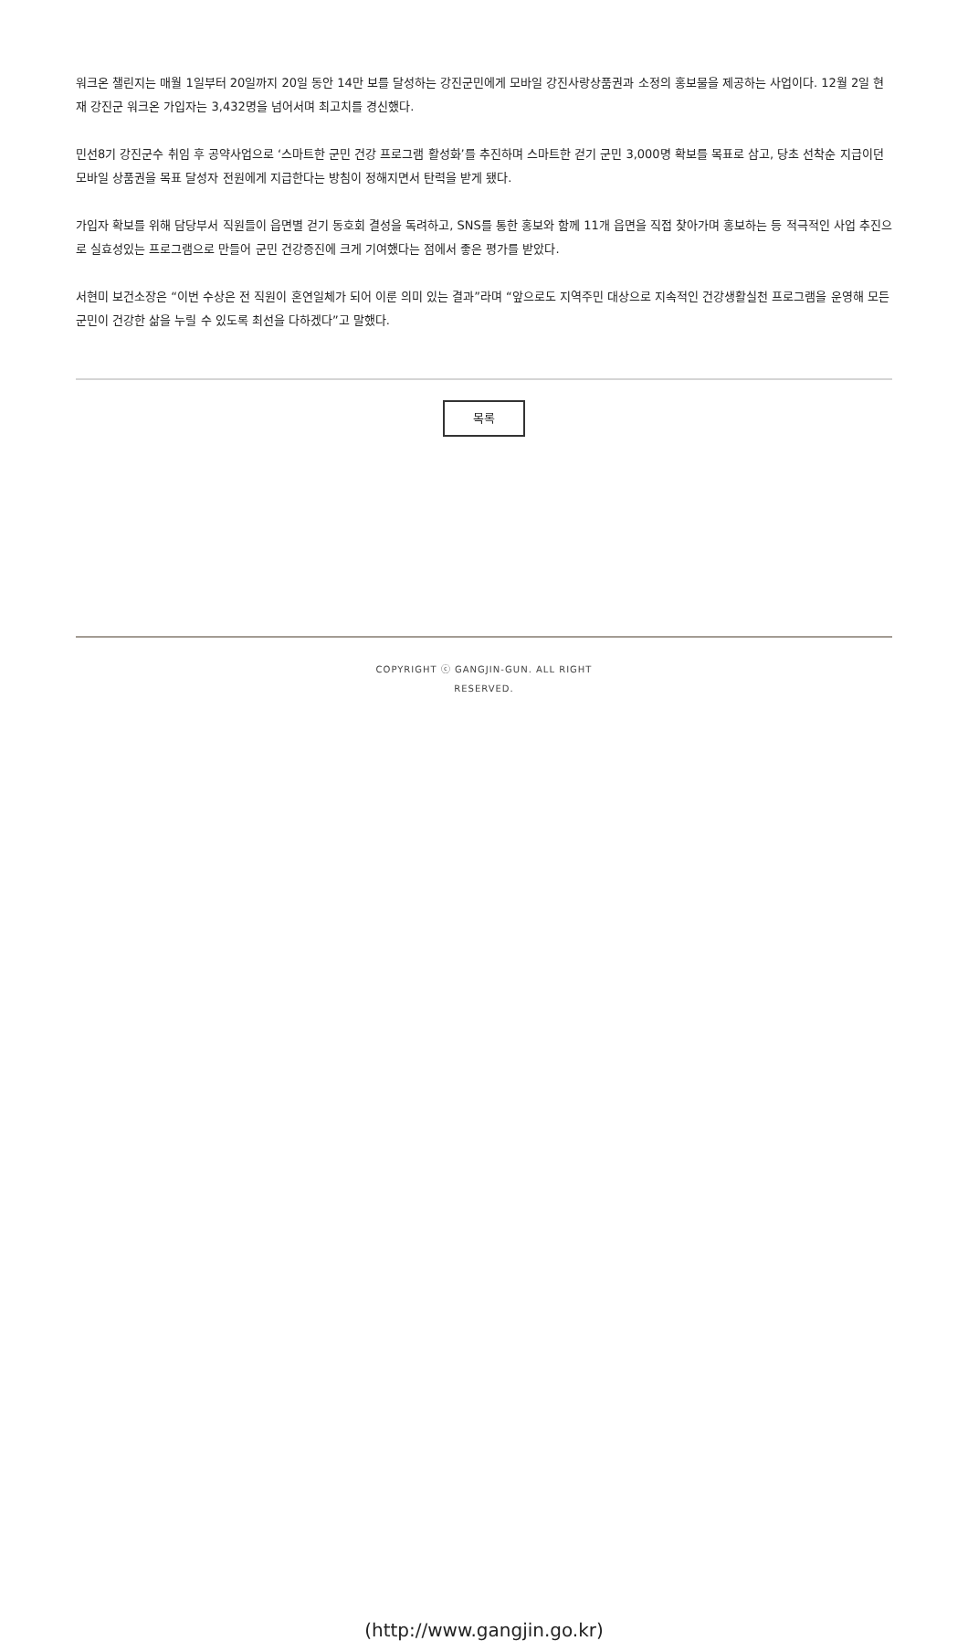워크온 챌린지는 매월 1일부터 20일까지 20일 동안 14만 보를 달성하는 강진군민에게 모바일 강진사랑상품권과 소정의 홍보물을 제공하는 사업이다. 12월 2일 현재 강진군 워크온 가입자는 3,432명을 넘어서며 최고치를 경신했다.
민선8기 강진군수 취임 후 공약사업으로 ‘스마트한 군민 건강 프로그램 활성화’를 추진하며 스마트한 걷기 군민 3,000명 확보를 목표로 삼고, 당초 선착순 지급이던 모바일 상품권을 목표 달성자 전원에게 지급한다는 방침이 정해지면서 탄력을 받게 됐다.
가입자 확보를 위해 담당부서 직원들이 읍면별 걷기 동호회 결성을 독려하고, SNS를 통한 홍보와 함께 11개 읍면을 직접 찾아가며 홍보하는 등 적극적인 사업 추진으로 실효성있는 프로그램으로 만들어 군민 건강증진에 크게 기여했다는 점에서 좋은 평가를 받았다.
서현미 보건소장은 “이번 수상은 전 직원이 혼연일체가 되어 이룬 의미 있는 결과”라며 “앞으로도 지역주민 대상으로 지속적인 건강생활실천 프로그램을 운영해 모든 군민이 건강한 삶을 누릴 수 있도록 최선을 다하겠다”고 말했다.
목록
COPYRIGHT ⓒ GANGJIN-GUN. ALL RIGHT
RESERVED.
(http://www.gangjin.go.kr)